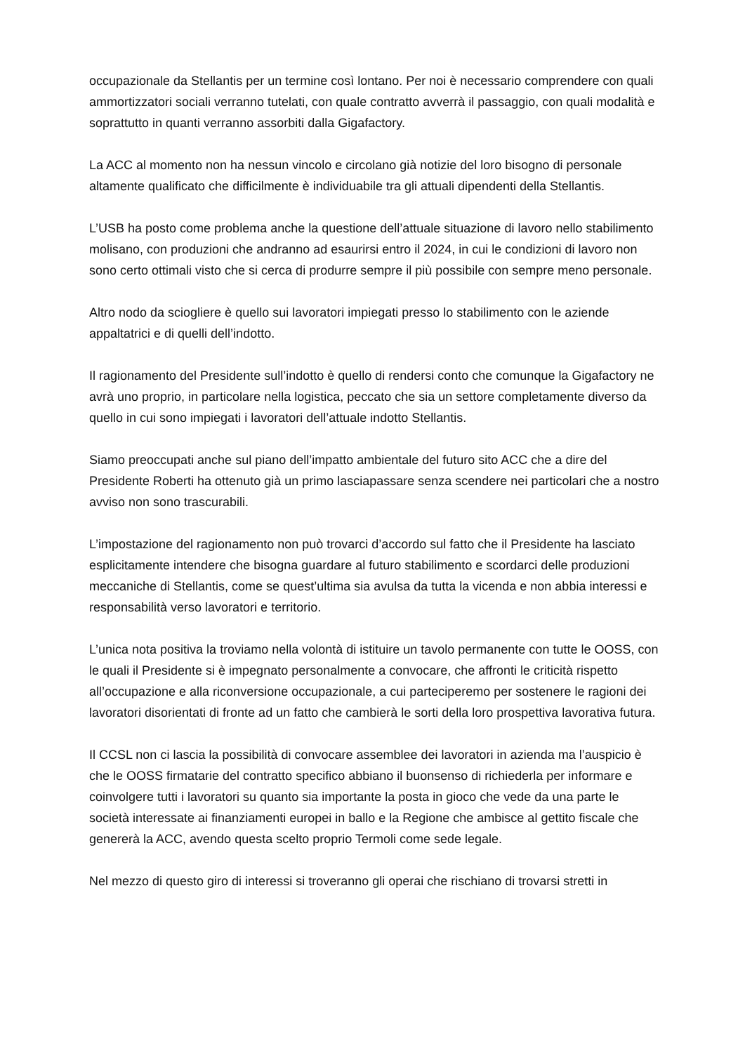occupazionale da Stellantis per un termine così lontano. Per noi è necessario comprendere con quali ammortizzatori sociali verranno tutelati, con quale contratto avverrà il passaggio, con quali modalità e soprattutto in quanti verranno assorbiti dalla Gigafactory.
La ACC al momento non ha nessun vincolo e circolano già notizie del loro bisogno di personale altamente qualificato che difficilmente è individuabile tra gli attuali dipendenti della Stellantis.
L’USB ha posto come problema anche la questione dell’attuale situazione di lavoro nello stabilimento molisano, con produzioni che andranno ad esaurirsi entro il 2024, in cui le condizioni di lavoro non sono certo ottimali visto che si cerca di produrre sempre il più possibile con sempre meno personale.
Altro nodo da sciogliere è quello sui lavoratori impiegati presso lo stabilimento con le aziende appaltatrici e di quelli dell’indotto.
Il ragionamento del Presidente sull’indotto è quello di rendersi conto che comunque la Gigafactory ne avrà uno proprio, in particolare nella logistica, peccato che sia un settore completamente diverso da quello in cui sono impiegati i lavoratori dell’attuale indotto Stellantis.
Siamo preoccupati anche sul piano dell’impatto ambientale del futuro sito ACC che a dire del Presidente Roberti ha ottenuto già un primo lasciapassare senza scendere nei particolari che a nostro avviso non sono trascurabili.
L’impostazione del ragionamento non può trovarci d’accordo sul fatto che il Presidente ha lasciato esplicitamente intendere che bisogna guardare al futuro stabilimento e scordarci delle produzioni meccaniche di Stellantis, come se quest’ultima sia avulsa da tutta la vicenda e non abbia interessi e responsabilità verso lavoratori e territorio.
L’unica nota positiva la troviamo nella volontà di istituire un tavolo permanente con tutte le OOSS, con le quali il Presidente si è impegnato personalmente a convocare, che affronti le criticità rispetto all’occupazione e alla riconversione occupazionale, a cui parteciperemo per sostenere le ragioni dei lavoratori disorientati di fronte ad un fatto che cambierà le sorti della loro prospettiva lavorativa futura.
Il CCSL non ci lascia la possibilità di convocare assemblee dei lavoratori in azienda ma l’auspicio è che le OOSS firmatarie del contratto specifico abbiano il buonsenso di richiederla per informare e coinvolgere tutti i lavoratori su quanto sia importante la posta in gioco che vede da una parte le società interessate ai finanziamenti europei in ballo e la Regione che ambisce al gettito fiscale che genererà la ACC, avendo questa scelto proprio Termoli come sede legale.
Nel mezzo di questo giro di interessi si troveranno gli operai che rischiano di trovarsi stretti in